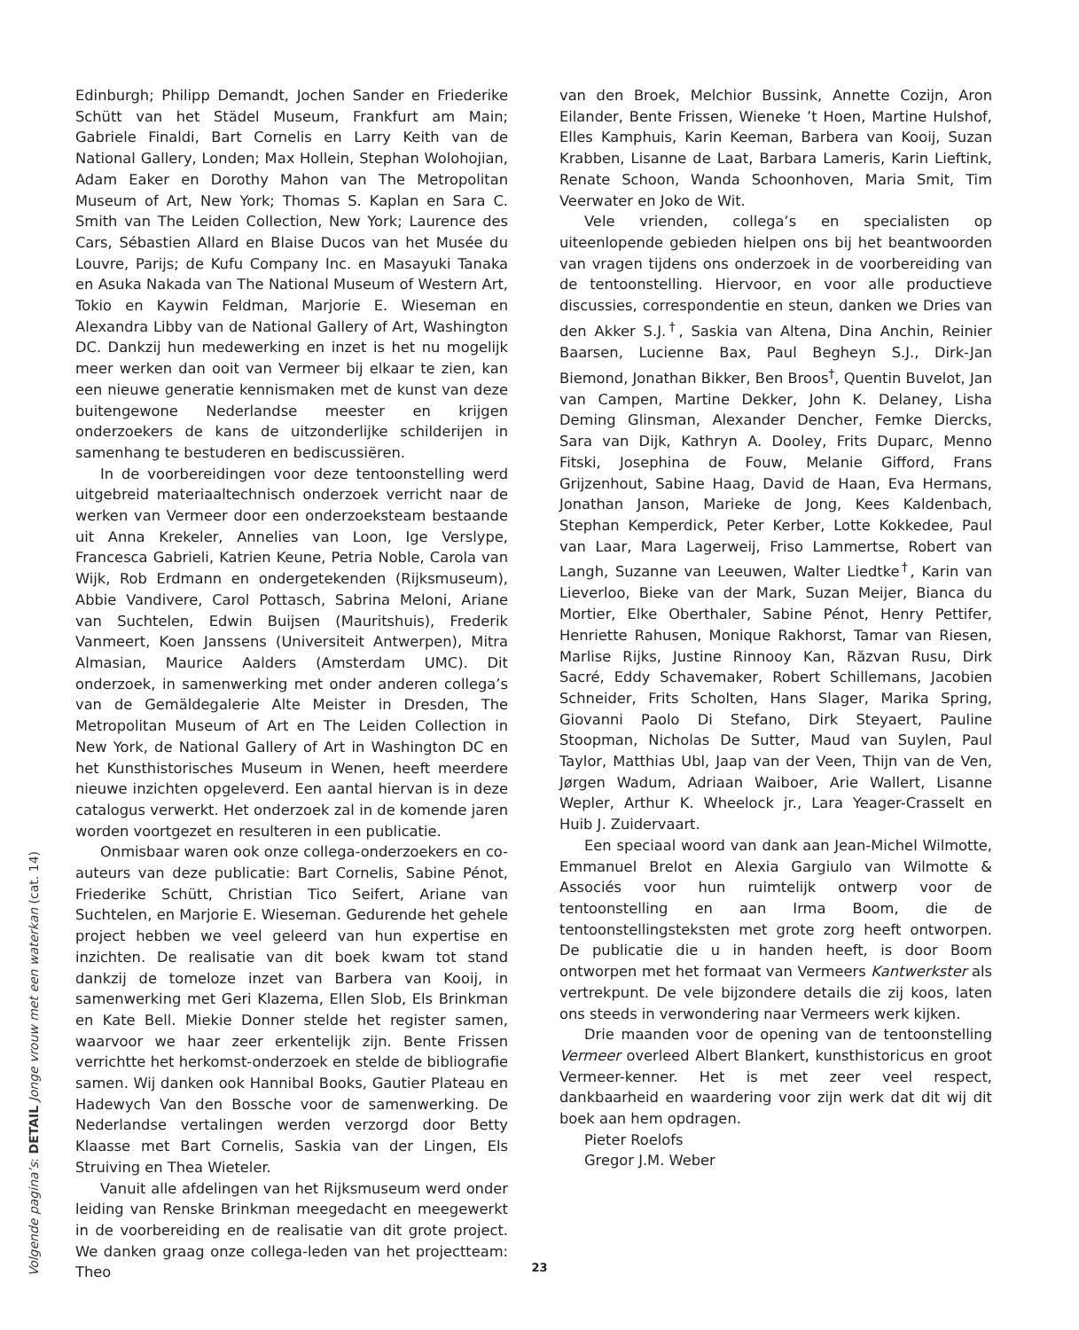Edinburgh; Philipp Demandt, Jochen Sander en Friederike Schütt van het Städel Museum, Frankfurt am Main; Gabriele Finaldi, Bart Cornelis en Larry Keith van de National Gallery, Londen; Max Hollein, Stephan Wolohojian, Adam Eaker en Dorothy Mahon van The Metropolitan Museum of Art, New York; Thomas S. Kaplan en Sara C. Smith van The Leiden Collection, New York; Laurence des Cars, Sébastien Allard en Blaise Ducos van het Musée du Louvre, Parijs; de Kufu Company Inc. en Masayuki Tanaka en Asuka Nakada van The National Museum of Western Art, Tokio en Kaywin Feldman, Marjorie E. Wieseman en Alexandra Libby van de National Gallery of Art, Washington DC. Dankzij hun medewerking en inzet is het nu mogelijk meer werken dan ooit van Vermeer bij elkaar te zien, kan een nieuwe generatie kennismaken met de kunst van deze buitengewone Nederlandse meester en krijgen onderzoekers de kans de uitzonderlijke schilderijen in samenhang te bestuderen en bediscussiëren.
In de voorbereidingen voor deze tentoonstelling werd uitgebreid materiaaltechnisch onderzoek verricht naar de werken van Vermeer door een onderzoeksteam bestaande uit Anna Krekeler, Annelies van Loon, Ige Verslype, Francesca Gabrieli, Katrien Keune, Petria Noble, Carola van Wijk, Rob Erdmann en ondergetekenden (Rijksmuseum), Abbie Vandivere, Carol Pottasch, Sabrina Meloni, Ariane van Suchtelen, Edwin Buijsen (Mauritshuis), Frederik Vanmeert, Koen Janssens (Universiteit Antwerpen), Mitra Almasian, Maurice Aalders (Amsterdam UMC). Dit onderzoek, in samenwerking met onder anderen collega’s van de Gemäldegalerie Alte Meister in Dresden, The Metropolitan Museum of Art en The Leiden Collection in New York, de National Gallery of Art in Washington DC en het Kunsthistorisches Museum in Wenen, heeft meerdere nieuwe inzichten opgeleverd. Een aantal hiervan is in deze catalogus verwerkt. Het onderzoek zal in de komende jaren worden voortgezet en resulteren in een publicatie.
Onmisbaar waren ook onze collega-onderzoekers en co-auteurs van deze publicatie: Bart Cornelis, Sabine Pénot, Friederike Schütt, Christian Tico Seifert, Ariane van Suchtelen, en Marjorie E. Wieseman. Gedurende het gehele project hebben we veel geleerd van hun expertise en inzichten. De realisatie van dit boek kwam tot stand dankzij de tomeloze inzet van Barbera van Kooij, in samenwerking met Geri Klazema, Ellen Slob, Els Brinkman en Kate Bell. Miekie Donner stelde het register samen, waarvoor we haar zeer erkentelijk zijn. Bente Frissen verrichtte het herkomst-onderzoek en stelde de bibliografie samen. Wij danken ook Hannibal Books, Gautier Plateau en Hadewych Van den Bossche voor de samenwerking. De Nederlandse vertalingen werden verzorgd door Betty Klaasse met Bart Cornelis, Saskia van der Lingen, Els Struiving en Thea Wieteler.
Vanuit alle afdelingen van het Rijksmuseum werd onder leiding van Renske Brinkman meegedacht en meegewerkt in de voorbereiding en de realisatie van dit grote project. We danken graag onze collega-leden van het projectteam: Theo
van den Broek, Melchior Bussink, Annette Cozijn, Aron Eilander, Bente Frissen, Wieneke ’t Hoen, Martine Hulshof, Elles Kamphuis, Karin Keeman, Barbera van Kooij, Suzan Krabben, Lisanne de Laat, Barbara Lameris, Karin Lieftink, Renate Schoon, Wanda Schoonhoven, Maria Smit, Tim Veerwater en Joko de Wit.
Vele vrienden, collega’s en specialisten op uiteenlopende gebieden hielpen ons bij het beantwoorden van vragen tijdens ons onderzoek in de voorbereiding van de tentoonstelling. Hiervoor, en voor alle productieve discussies, correspondentie en steun, danken we Dries van den Akker S.J.<sup>†</sup>, Saskia van Altena, Dina Anchin, Reinier Baarsen, Lucienne Bax, Paul Begheyn S.J., Dirk-Jan Biemond, Jonathan Bikker, Ben Broos<sup>†</sup>, Quentin Buvelot, Jan van Campen, Martine Dekker, John K. Delaney, Lisha Deming Glinsman, Alexander Dencher, Femke Diercks, Sara van Dijk, Kathryn A. Dooley, Frits Duparc, Menno Fitski, Josephina de Fouw, Melanie Gifford, Frans Grijzenhout, Sabine Haag, David de Haan, Eva Hermans, Jonathan Janson, Marieke de Jong, Kees Kaldenbach, Stephan Kemperdick, Peter Kerber, Lotte Kokkedee, Paul van Laar, Mara Lagerweij, Friso Lammertse, Robert van Langh, Suzanne van Leeuwen, Walter Liedtke<sup>†</sup>, Karin van Lieverloo, Bieke van der Mark, Suzan Meijer, Bianca du Mortier, Elke Oberthaler, Sabine Pénot, Henry Pettifer, Henriette Rahusen, Monique Rakhorst, Tamar van Riesen, Marlise Rijks, Justine Rinnooy Kan, Răzvan Rusu, Dirk Sacré, Eddy Schavemaker, Robert Schillemans, Jacobien Schneider, Frits Scholten, Hans Slager, Marika Spring, Giovanni Paolo Di Stefano, Dirk Steyaert, Pauline Stoopman, Nicholas De Sutter, Maud van Suylen, Paul Taylor, Matthias Ubl, Jaap van der Veen, Thijn van de Ven, Jørgen Wadum, Adriaan Waiboer, Arie Wallert, Lisanne Wepler, Arthur K. Wheelock jr., Lara Yeager-Crasselt en Huib J. Zuidervaart.
Een speciaal woord van dank aan Jean-Michel Wilmotte, Emmanuel Brelot en Alexia Gargiulo van Wilmotte & Associés voor hun ruimtelijk ontwerp voor de tentoonstelling en aan Irma Boom, die de tentoonstellingsteksten met grote zorg heeft ontworpen. De publicatie die u in handen heeft, is door Boom ontworpen met het formaat van Vermeers Kantwerkster als vertrekpunt. De vele bijzondere details die zij koos, laten ons steeds in verwondering naar Vermeers werk kijken.
Drie maanden voor de opening van de tentoonstelling Vermeer overleed Albert Blankert, kunsthistoricus en groot Vermeer-kenner. Het is met zeer veel respect, dankbaarheid en waardering voor zijn werk dat dit wij dit boek aan hem opdragen.
Pieter Roelofs
Gregor J.M. Weber
Volgende pagina’s: DETAIL Jonge vrouw met een waterkan (cat. 14)
23